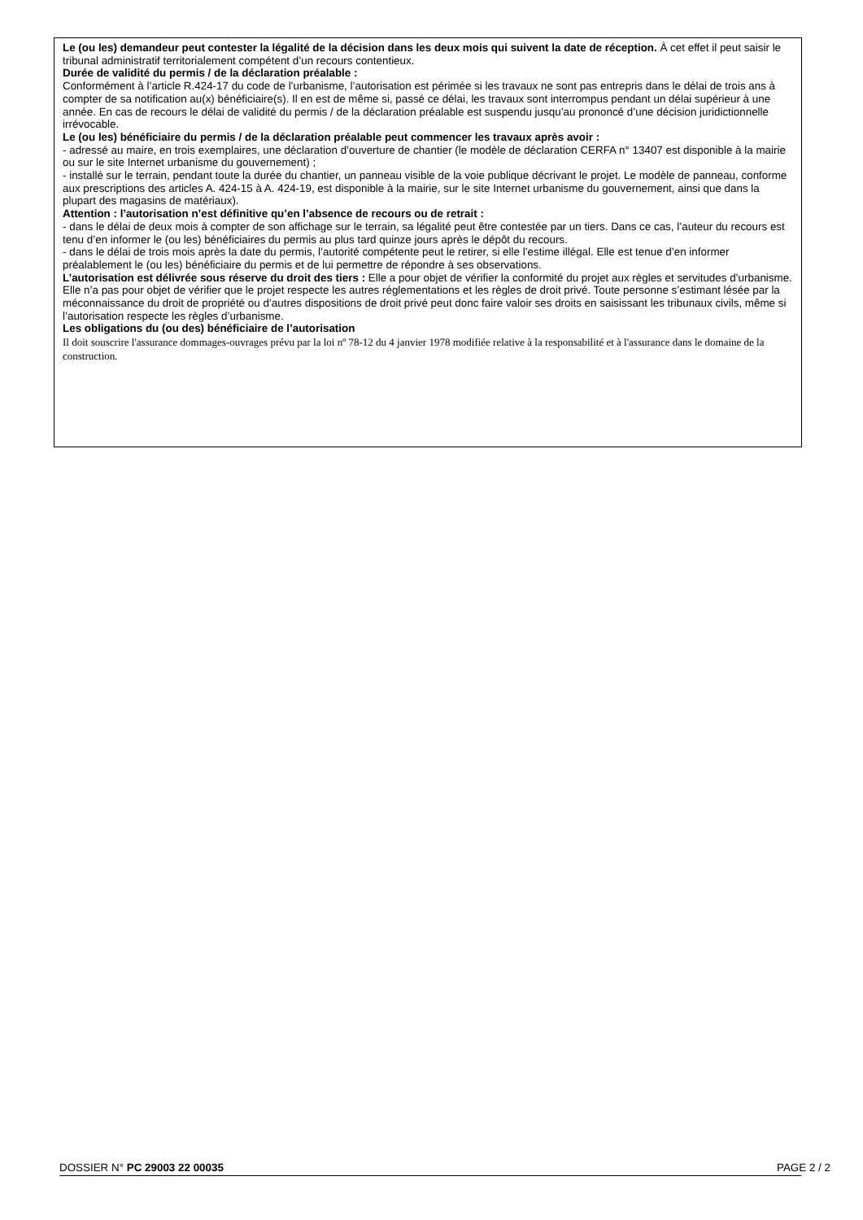Le (ou les) demandeur peut contester la légalité de la décision dans les deux mois qui suivent la date de réception. À cet effet il peut saisir le tribunal administratif territorialement compétent d’un recours contentieux.
Durée de validité du permis / de la déclaration préalable :
Conformément à l’article R.424-17 du code de l’urbanisme, l’autorisation est périmée si les travaux ne sont pas entrepris dans le délai de trois ans à compter de sa notification au(x) bénéficiaire(s). Il en est de même si, passé ce délai, les travaux sont interrompus pendant un délai supérieur à une année. En cas de recours le délai de validité du permis / de la déclaration préalable est suspendu jusqu’au prononcé d’une décision juridictionnelle irrévocable.
Le (ou les) bénéficiaire du permis / de la déclaration préalable peut commencer les travaux après avoir :
- adressé au maire, en trois exemplaires, une déclaration d’ouverture de chantier (le modèle de déclaration CERFA n° 13407 est disponible à la mairie ou sur le site Internet urbanisme du gouvernement) ;
- installé sur le terrain, pendant toute la durée du chantier, un panneau visible de la voie publique décrivant le projet. Le modèle de panneau, conforme aux prescriptions des articles A. 424-15 à A. 424-19, est disponible à la mairie, sur le site Internet urbanisme du gouvernement, ainsi que dans la plupart des magasins de matériaux).
Attention : l’autorisation n’est définitive qu’en l’absence de recours ou de retrait :
- dans le délai de deux mois à compter de son affichage sur le terrain, sa légalité peut être contestée par un tiers. Dans ce cas, l’auteur du recours est tenu d’en informer le (ou les) bénéficiaires du permis au plus tard quinze jours après le dépôt du recours.
- dans le délai de trois mois après la date du permis, l’autorité compétente peut le retirer, si elle l’estime illégal. Elle est tenue d’en informer préalablement le (ou les) bénéficiaire du permis et de lui permettre de répondre à ses observations.
L’autorisation est délivrée sous réserve du droit des tiers : Elle a pour objet de vérifier la conformité du projet aux règles et servitudes d’urbanisme. Elle n’a pas pour objet de vérifier que le projet respecte les autres réglementations et les règles de droit privé. Toute personne s’estimant lésée par la méconnaissance du droit de propriété ou d’autres dispositions de droit privé peut donc faire valoir ses droits en saisissant les tribunaux civils, même si l’autorisation respecte les règles d’urbanisme.
Les obligations du (ou des) bénéficiaire de l’autorisation
Il doit souscrire l'assurance dommages-ouvrages prévu par la loi nº 78-12 du 4 janvier 1978 modifiée relative à la responsabilité et à l'assurance dans le domaine de la construction.
DOSSIER N° PC 29003 22 00035 PAGE 2 / 2